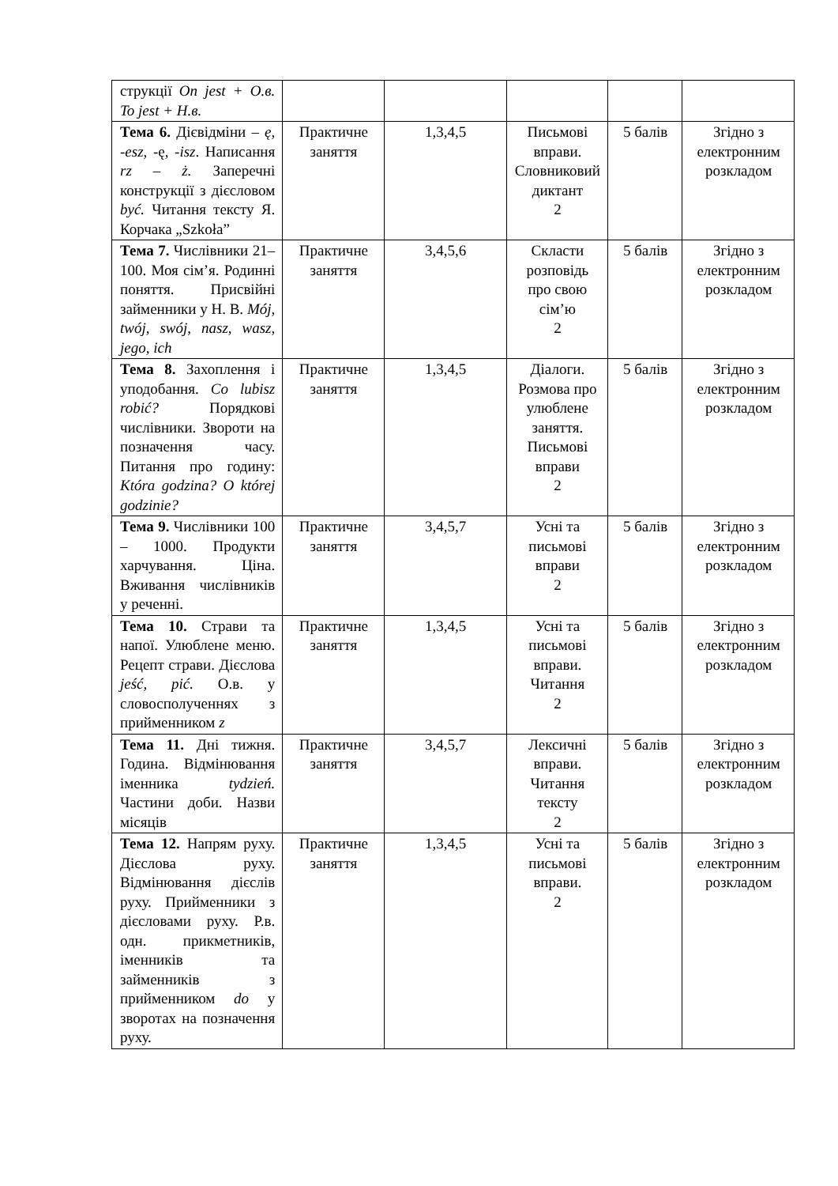| струкції On jest + O.в. To jest + Н.в. | | | | | |
| Тема 6. Дієвідміни – ę, -esz , -ę, -isz . Написання rz – ż. Заперечні конструкції з дієсловом być. Читання тексту Я. Корчака „Szkoła” | Практичне заняття | 1,3,4,5 | Письмові вправи. Словниковий диктант 2 | 5 балів | Згідно з електронним розкладом |
| Тема 7. Числівники 21–100. Моя сім’я. Родинні поняття. Присвійні займенники у Н. В. Mój, twój, swój, nasz, wasz, jego, ich | Практичне заняття | 3,4,5,6 | Скласти розповідь про свою сім’ю 2 | 5 балів | Згідно з електронним розкладом |
| Тема 8. Захоплення і уподобання. Co lubisz robić? Порядкові числівники. Звороти на позначення часу. Питання про годину: Która godzina? O której godzinie? | Практичне заняття | 1,3,4,5 | Діалоги. Розмова про улюблене заняття. Письмові вправи 2 | 5 балів | Згідно з електронним розкладом |
| Тема 9. Числівники 100 – 1000. Продукти харчування. Ціна. Вживання числівників у реченні. | Практичне заняття | 3,4,5,7 | Усні та письмові вправи 2 | 5 балів | Згідно з електронним розкладом |
| Тема 10. Страви та напої. Улюблене меню. Рецепт страви. Дієслова jeść, pić. О.в. у словосполученнях з прийменником z | Практичне заняття | 1,3,4,5 | Усні та письмові вправи. Читання 2 | 5 балів | Згідно з електронним розкладом |
| Тема 11. Дні тижня. Година. Відмінювання іменника tydzień. Частини доби. Назви місяців | Практичне заняття | 3,4,5,7 | Лексичні вправи. Читання тексту 2 | 5 балів | Згідно з електронним розкладом |
| Тема 12. Напрям руху. Дієслова руху. Відмінювання дієслів руху. Прийменники з дієсловами руху. Р.в. одн. прикметників, іменників та займенників з прийменником do у зворотах на позначення руху. | Практичне заняття | 1,3,4,5 | Усні та письмові вправи. 2 | 5 балів | Згідно з електронним розкладом |